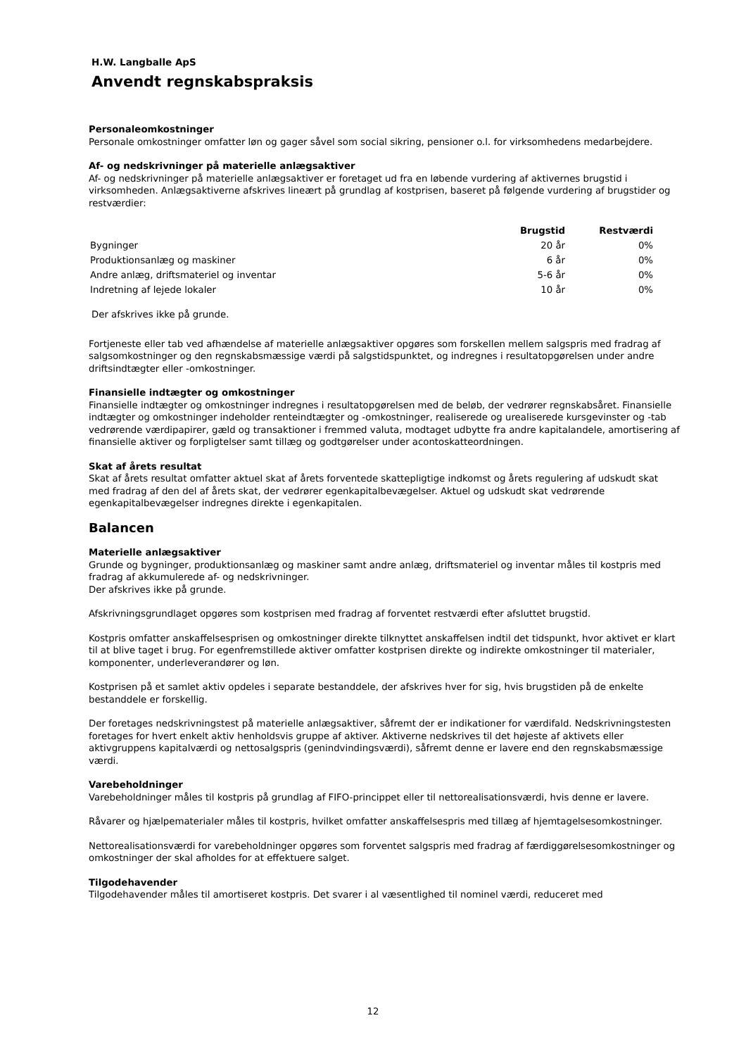H.W. Langballe ApS
Anvendt regnskabspraksis
Personaleomkostninger
Personale omkostninger omfatter løn og gager såvel som social sikring, pensioner o.l. for virksomhedens medarbejdere.
Af- og nedskrivninger på materielle anlægsaktiver
Af- og nedskrivninger på materielle anlægsaktiver er foretaget ud fra en løbende vurdering af aktivernes brugstid i virksomheden. Anlægsaktiverne afskrives lineært på grundlag af kostprisen, baseret på følgende vurdering af brugstider og restværdier:
| | Brugstid | Restværdi |
| --- | --- | --- |
| Bygninger | 20 år | 0% |
| Produktionsanlæg og maskiner | 6 år | 0% |
| Andre anlæg, driftsmateriel og inventar | 5-6 år | 0% |
| Indretning af lejede lokaler | 10 år | 0% |
Der afskrives ikke på grunde.
Fortjeneste eller tab ved afhændelse af materielle anlægsaktiver opgøres som forskellen mellem salgspris med fradrag af salgsomkostninger og den regnskabsmæssige værdi på salgstidspunktet, og indregnes i resultatopgørelsen under andre driftsindtægter eller -omkostninger.
Finansielle indtægter og omkostninger
Finansielle indtægter og omkostninger indregnes i resultatopgørelsen med de beløb, der vedrører regnskabsåret. Finansielle indtægter og omkostninger indeholder renteindtægter og -omkostninger, realiserede og urealiserede kursgevinster og -tab vedrørende værdipapirer, gæld og transaktioner i fremmed valuta, modtaget udbytte fra andre kapitalandele, amortisering af finansielle aktiver og forpligtelser samt tillæg og godtgørelser under acontoskatteordningen.
Skat af årets resultat
Skat af årets resultat omfatter aktuel skat af årets forventede skattepligtige indkomst og årets regulering af udskudt skat med fradrag af den del af årets skat, der vedrører egenkapitalbevægelser. Aktuel og udskudt skat vedrørende egenkapitalbevægelser indregnes direkte i egenkapitalen.
Balancen
Materielle anlægsaktiver
Grunde og bygninger, produktionsanlæg og maskiner samt andre anlæg, driftsmateriel og inventar måles til kostpris med fradrag af akkumulerede af- og nedskrivninger.
Der afskrives ikke på grunde.
Afskrivningsgrundlaget opgøres som kostprisen med fradrag af forventet restværdi efter afsluttet brugstid.
Kostpris omfatter anskaffelsesprisen og omkostninger direkte tilknyttet anskaffelsen indtil det tidspunkt, hvor aktivet er klart til at blive taget i brug. For egenfremstillede aktiver omfatter kostprisen direkte og indirekte omkostninger til materialer, komponenter, underleverandører og løn.
Kostprisen på et samlet aktiv opdeles i separate bestanddele, der afskrives hver for sig, hvis brugstiden på de enkelte bestanddele er forskellig.
Der foretages nedskrivningstest på materielle anlægsaktiver, såfremt der er indikationer for værdifald. Nedskrivningstesten foretages for hvert enkelt aktiv henholdsvis gruppe af aktiver. Aktiverne nedskrives til det højeste af aktivets eller aktivgruppens kapitalværdi og nettosalgspris (genindvindingsværdi), såfremt denne er lavere end den regnskabsmæssige værdi.
Varebeholdninger
Varebeholdninger måles til kostpris på grundlag af FIFO-princippet eller til nettorealisationsværdi, hvis denne er lavere.
Råvarer og hjælpematerialer måles til kostpris, hvilket omfatter anskaffelsespris med tillæg af hjemtagelsesomkostninger.
Nettorealisationsværdi for varebeholdninger opgøres som forventet salgspris med fradrag af færdiggørelsesomkostninger og omkostninger der skal afholdes for at effektuere salget.
Tilgodehavender
Tilgodehavender måles til amortiseret kostpris. Det svarer i al væsentlighed til nominel værdi, reduceret med
12